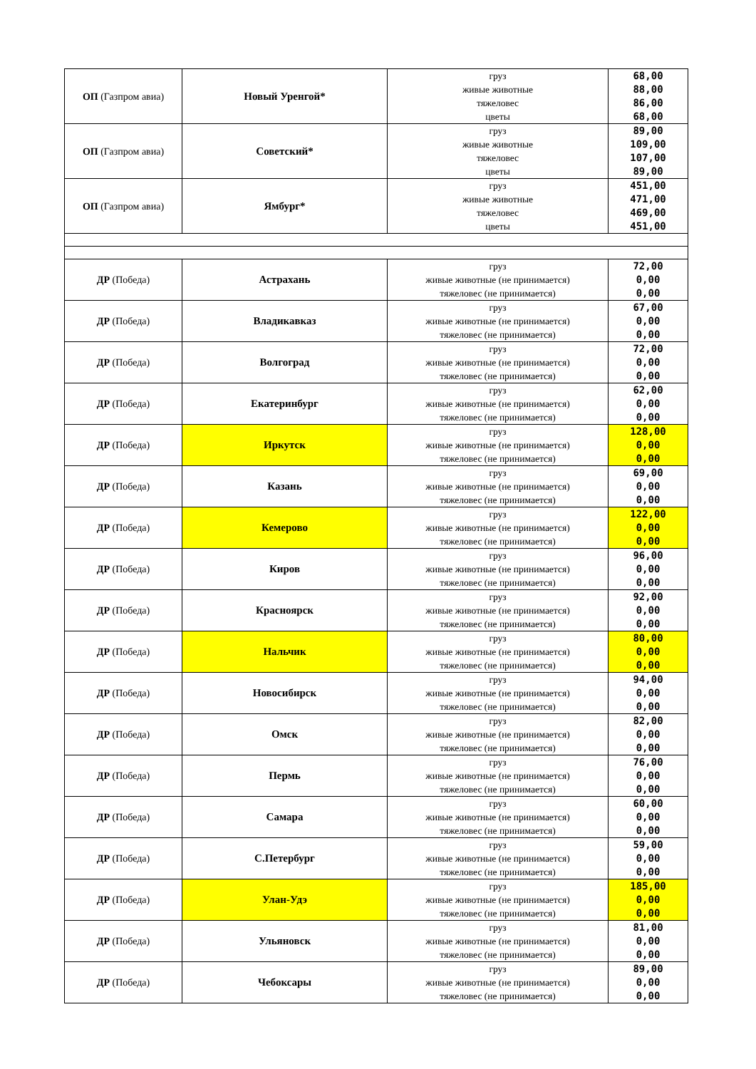| ОП (Газпром авиа) | Новый Уренгой* | груз живые животные тяжеловес цветы | 68,00 88,00 86,00 68,00 |
| ОП (Газпром авиа) | Советский* | груз живые животные тяжеловес цветы | 89,00 109,00 107,00 89,00 |
| ОП (Газпром авиа) | Ямбург* | груз живые животные тяжеловес цветы | 451,00 471,00 469,00 451,00 |
| ДР (Победа) | Астрахань | груз живые животные (не принимается) тяжеловес (не принимается) | 72,00 0,00 0,00 |
| ДР (Победа) | Владикавказ | груз живые животные (не принимается) тяжеловес (не принимается) | 67,00 0,00 0,00 |
| ДР (Победа) | Волгоград | груз живые животные (не принимается) тяжеловес (не принимается) | 72,00 0,00 0,00 |
| ДР (Победа) | Екатеринбург | груз живые животные (не принимается) тяжеловес (не принимается) | 62,00 0,00 0,00 |
| ДР (Победа) | Иркутск | груз живые животные (не принимается) тяжеловес (не принимается) | 128,00 0,00 0,00 |
| ДР (Победа) | Казань | груз живые животные (не принимается) тяжеловес (не принимается) | 69,00 0,00 0,00 |
| ДР (Победа) | Кемерово | груз живые животные (не принимается) тяжеловес (не принимается) | 122,00 0,00 0,00 |
| ДР (Победа) | Киров | груз живые животные (не принимается) тяжеловес (не принимается) | 96,00 0,00 0,00 |
| ДР (Победа) | Красноярск | груз живые животные (не принимается) тяжеловес (не принимается) | 92,00 0,00 0,00 |
| ДР (Победа) | Нальчик | груз живые животные (не принимается) тяжеловес (не принимается) | 80,00 0,00 0,00 |
| ДР (Победа) | Новосибирск | груз живые животные (не принимается) тяжеловес (не принимается) | 94,00 0,00 0,00 |
| ДР (Победа) | Омск | груз живые животные (не принимается) тяжеловес (не принимается) | 82,00 0,00 0,00 |
| ДР (Победа) | Пермь | груз живые животные (не принимается) тяжеловес (не принимается) | 76,00 0,00 0,00 |
| ДР (Победа) | Самара | груз живые животные (не принимается) тяжеловес (не принимается) | 60,00 0,00 0,00 |
| ДР (Победа) | С.Петербург | груз живые животные (не принимается) тяжеловес (не принимается) | 59,00 0,00 0,00 |
| ДР (Победа) | Улан-Удэ | груз живые животные (не принимается) тяжеловес (не принимается) | 185,00 0,00 0,00 |
| ДР (Победа) | Ульяновск | груз живые животные (не принимается) тяжеловес (не принимается) | 81,00 0,00 0,00 |
| ДР (Победа) | Чебоксары | груз живые животные (не принимается) тяжеловес (не принимается) | 89,00 0,00 0,00 |